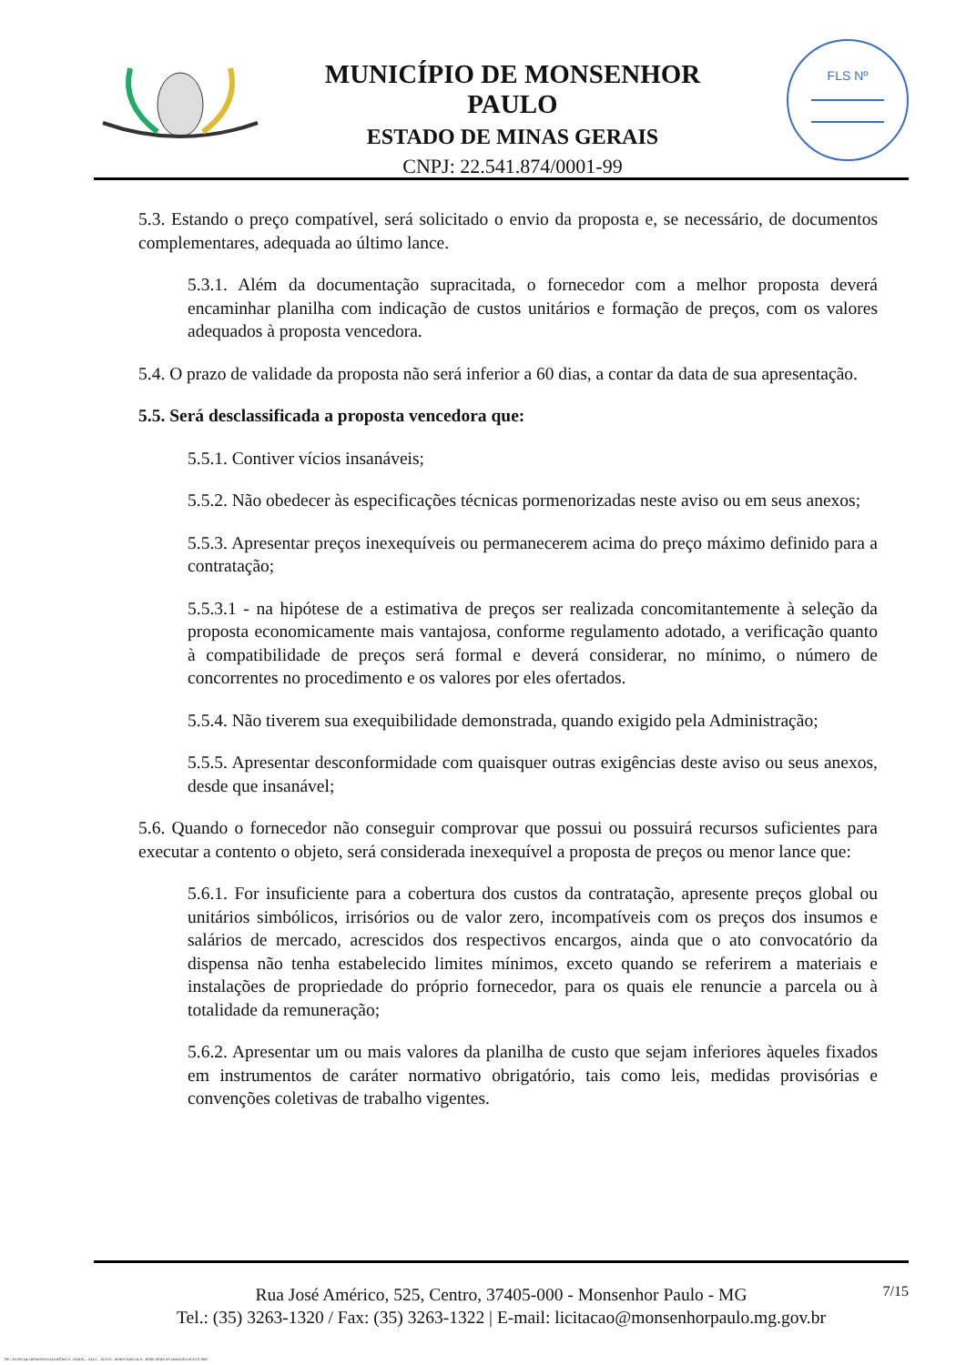MUNICÍPIO DE MONSENHOR PAULO
ESTADO DE MINAS GERAIS
CNPJ: 22.541.874/0001-99
FLS Nº
5.3. Estando o preço compatível, será solicitado o envio da proposta e, se necessário, de documentos complementares, adequada ao último lance.
5.3.1. Além da documentação supracitada, o fornecedor com a melhor proposta deverá encaminhar planilha com indicação de custos unitários e formação de preços, com os valores adequados à proposta vencedora.
5.4. O prazo de validade da proposta não será inferior a 60 dias, a contar da data de sua apresentação.
5.5. Será desclassificada a proposta vencedora que:
5.5.1. Contiver vícios insanáveis;
5.5.2. Não obedecer às especificações técnicas pormenorizadas neste aviso ou em seus anexos;
5.5.3. Apresentar preços inexequíveis ou permanecerem acima do preço máximo definido para a contratação;
5.5.3.1 - na hipótese de a estimativa de preços ser realizada concomitantemente à seleção da proposta economicamente mais vantajosa, conforme regulamento adotado, a verificação quanto à compatibilidade de preços será formal e deverá considerar, no mínimo, o número de concorrentes no procedimento e os valores por eles ofertados.
5.5.4. Não tiverem sua exequibilidade demonstrada, quando exigido pela Administração;
5.5.5. Apresentar desconformidade com quaisquer outras exigências deste aviso ou seus anexos, desde que insanável;
5.6. Quando o fornecedor não conseguir comprovar que possui ou possuirá recursos suficientes para executar a contento o objeto, será considerada inexequível a proposta de preços ou menor lance que:
5.6.1. For insuficiente para a cobertura dos custos da contratação, apresente preços global ou unitários simbólicos, irrisórios ou de valor zero, incompatíveis com os preços dos insumos e salários de mercado, acrescidos dos respectivos encargos, ainda que o ato convocatório da dispensa não tenha estabelecido limites mínimos, exceto quando se referirem a materiais e instalações de propriedade do próprio fornecedor, para os quais ele renuncie a parcela ou à totalidade da remuneração;
5.6.2. Apresentar um ou mais valores da planilha de custo que sejam inferiores àqueles fixados em instrumentos de caráter normativo obrigatório, tais como leis, medidas provisórias e convenções coletivas de trabalho vigentes.
7/15 Rua José Américo, 525, Centro, 37405-000 - Monsenhor Paulo - MG
Tel.: (35) 3263-1320 / Fax: (35) 3263-1322 | E-mail: licitacao@monsenhorpaulo.mg.gov.br
780 - AVISO DE DISPENSA ELETRÔNICA - GERAL - NLLC - ATIVO - APROVADO DLA - BASE PARA AS DEMAIS EXCETO SRP